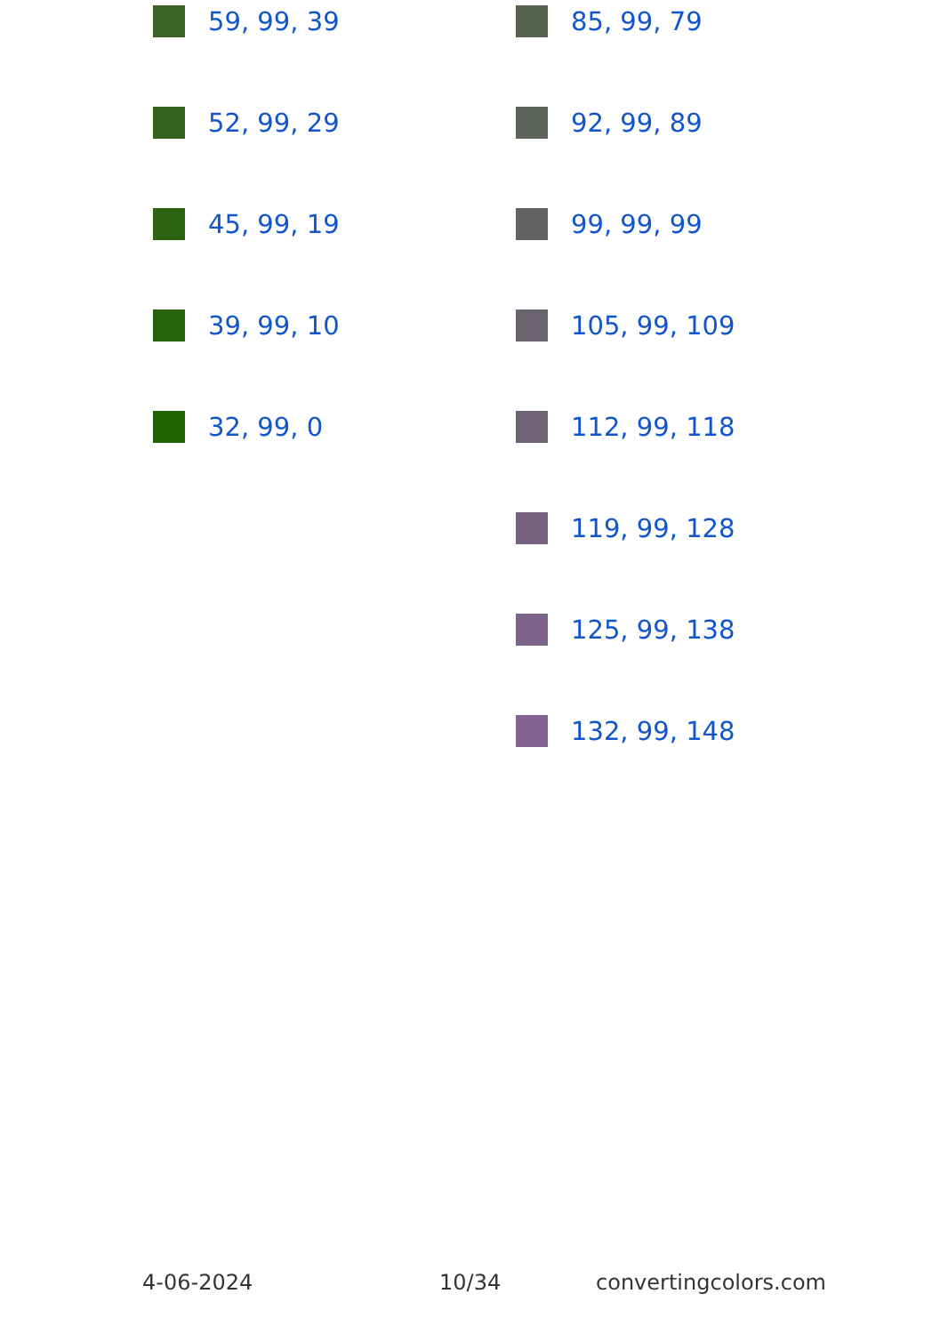59, 99, 39
52, 99, 29
45, 99, 19
39, 99, 10
32, 99, 0
85, 99, 79
92, 99, 89
99, 99, 99
105, 99, 109
112, 99, 118
119, 99, 128
125, 99, 138
132, 99, 148
4-06-2024 10/34 convertingcolors.com